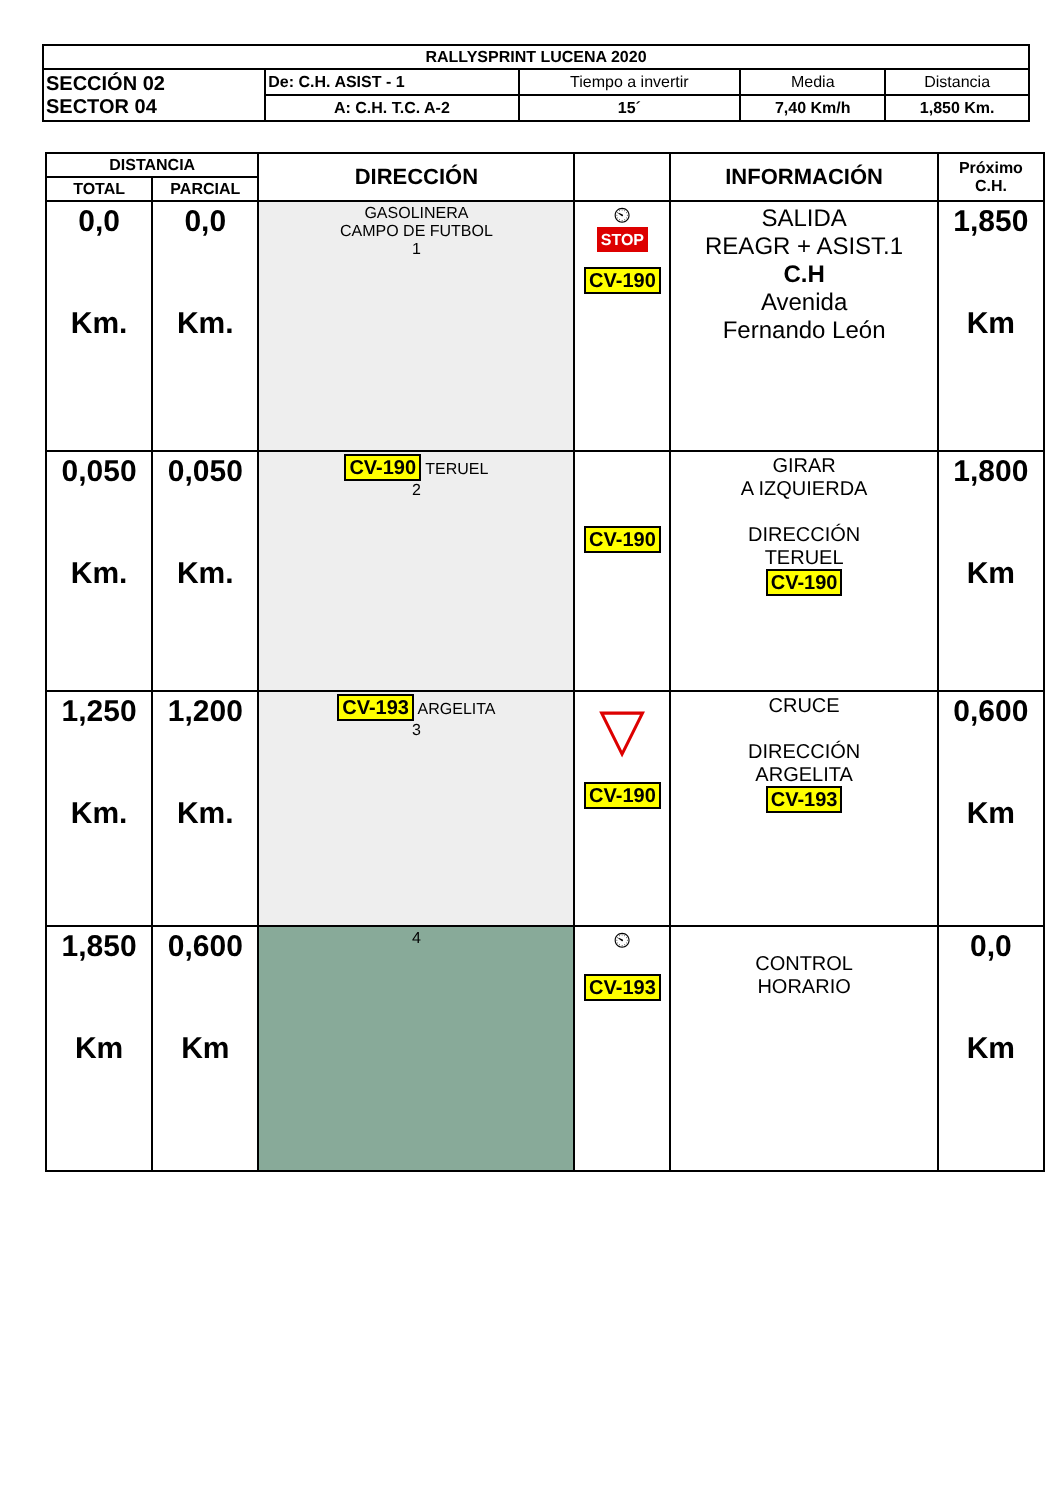| RALLYSPRINT LUCENA 2020 | | | | |
| SECCIÓN 02 SECTOR 04 | De: C.H. ASIST - 1 | Tiempo a invertir | Media | Distancia |
| | A: C.H. T.C. A-2 | 15´ | 7,40 Km/h | 1,850 Km. |
| DISTANCIA | | DIRECCIÓN | | INFORMACIÓN | Próximo C.H. |
| --- | --- | --- | --- | --- | --- |
| TOTAL | PARCIAL | | | | |
| 0,0 Km. | 0,0 Km. | GASOLINERA CAMPO DE FUTBOL 1 | ⏲ STOP CV-190 | SALIDA REAGR + ASIST.1 C.H Avenida Fernando León | 1,850 Km |
| 0,050 Km. | 0,050 Km. | CV-190 TERUEL 2 | CV-190 | GIRAR A IZQUIERDA DIRECCIÓN TERUEL CV-190 | 1,800 Km |
| 1,250 Km. | 1,200 Km. | CV-193 ARGELITA 3 | ▽ CV-190 | CRUCE DIRECCIÓN ARGELITA CV-193 | 0,600 Km |
| 1,850 Km | 0,600 Km | 4 | ⏲ CV-193 | CONTROL HORARIO | 0,0 Km |